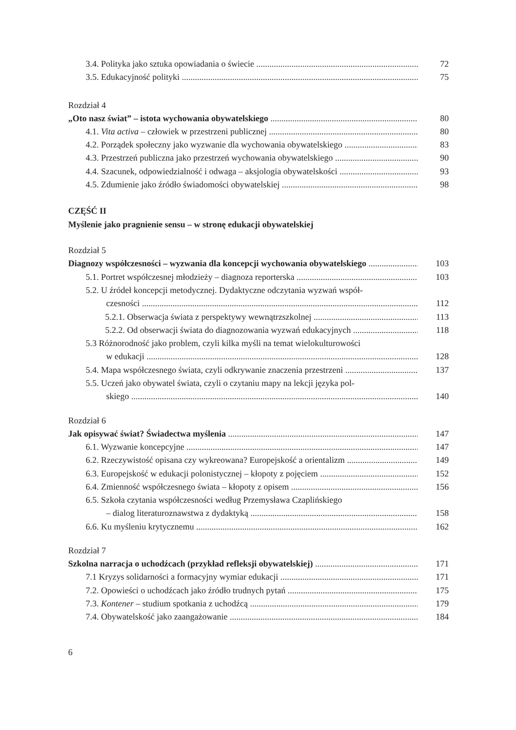3.4. Polityka jako sztuka opowiadania o świecie 72
3.5. Edukacyjność polityki 75
Rozdział 4
„Oto nasz świat” – istota wychowania obywatelskiego 80
4.1. Vita activa – człowiek w przestrzeni publicznej 80
4.2. Porządek społeczny jako wyzwanie dla wychowania obywatelskiego 83
4.3. Przestrzeń publiczna jako przestrzeń wychowania obywatelskiego 90
4.4. Szacunek, odpowiedzialność i odwaga – aksjologia obywatelskości 93
4.5. Zdumienie jako źródło świadomości obywatelskiej 98
CZĘŚĆ II
Myślenie jako pragnienie sensu – w stronę edukacji obywatelskiej
Rozdział 5
Diagnozy współczesności – wyzwania dla koncepcji wychowania obywatelskiego 103
5.1. Portret współczesnej młodzieży – diagnoza reporterska 103
5.2. U źródeł koncepcji metodycznej. Dydaktyczne odczytania wyzwań współ-
czesności 112
5.2.1. Obserwacja świata z perspektywy wewnątrzszkolnej 113
5.2.2. Od obserwacji świata do diagnozowania wyzwań edukacyjnych 118
5.3 Różnorodność jako problem, czyli kilka myśli na temat wielokulturowości
w edukacji 128
5.4. Mapa współczesnego świata, czyli odkrywanie znaczenia przestrzeni 137
5.5. Uczeń jako obywatel świata, czyli o czytaniu mapy na lekcji języka pol-
skiego 140
Rozdział 6
Jak opisywać świat? Świadectwa myślenia 147
6.1. Wyzwanie koncepcyjne 147
6.2. Rzeczywistość opisana czy wykreowana? Europejskość a orientalizm 149
6.3. Europejskość w edukacji polonistycznej – kłopoty z pojęciem 152
6.4. Zmienność współczesnego świata – kłopoty z opisem 156
6.5. Szkoła czytania współczesności według Przemysława Czaplińskiego
– dialog literaturoznawstwa z dydaktyką 158
6.6. Ku myśleniu krytycznemu 162
Rozdział 7
Szkolna narracja o uchodźcach (przykład refleksji obywatelskiej) 171
7.1 Kryzys solidarności a formacyjny wymiar edukacji 171
7.2. Opowieści o uchodźcach jako źródło trudnych pytań 175
7.3. Kontener – studium spotkania z uchodźcą 179
7.4. Obywatelskość jako zaangażowanie 184
6